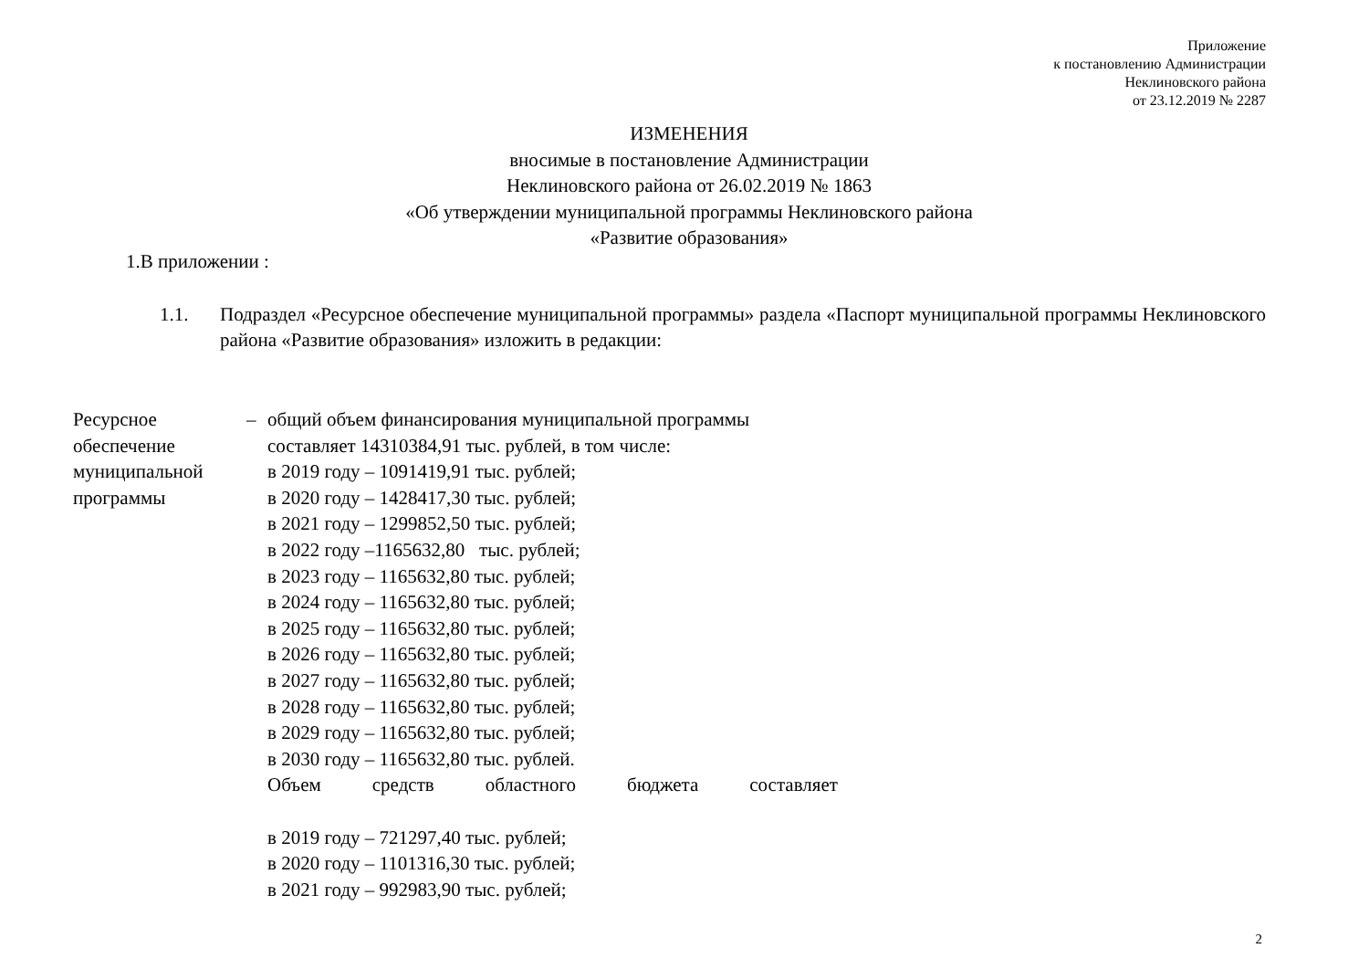Приложение
к постановлению Администрации
Неклиновского района
от 23.12.2019 № 2287
ИЗМЕНЕНИЯ
вносимые в постановление Администрации
Неклиновского района от 26.02.2019 № 1863
«Об утверждении муниципальной программы Неклиновского района
«Развитие образования»
1.В приложении :
1.1. Подраздел «Ресурсное обеспечение муниципальной программы» раздела «Паспорт муниципальной программы Неклиновского района «Развитие образования» изложить в редакции:
Ресурсное
обеспечение
муниципальной
программы
– общий объем финансирования муниципальной программы
составляет 14310384,91 тыс. рублей, в том числе:
в 2019 году – 1091419,91 тыс. рублей;
в 2020 году – 1428417,30 тыс. рублей;
в 2021 году – 1299852,50 тыс. рублей;
в 2022 году –1165632,80 тыс. рублей;
в 2023 году – 1165632,80 тыс. рублей;
в 2024 году – 1165632,80 тыс. рублей;
в 2025 году – 1165632,80 тыс. рублей;
в 2026 году – 1165632,80 тыс. рублей;
в 2027 году – 1165632,80 тыс. рублей;
в 2028 году – 1165632,80 тыс. рублей;
в 2029 году – 1165632,80 тыс. рублей;
в 2030 году – 1165632,80 тыс. рублей.
Объем средств областного бюджета составляет
в 2019 году – 721297,40 тыс. рублей;
в 2020 году – 1101316,30 тыс. рублей;
в 2021 году – 992983,90 тыс. рублей;
2